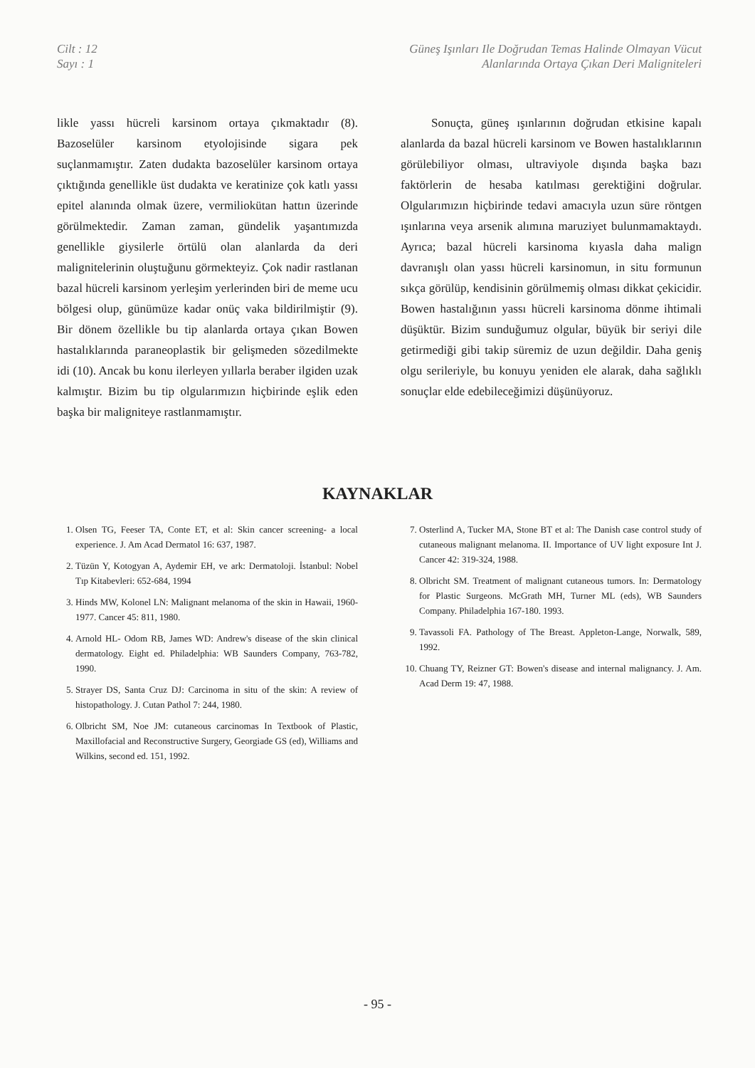Cilt : 12
Sayı : 1
Güneş Işınları Ile Doğrudan Temas Halinde Olmayan Vücut
Alanlarında Ortaya Çıkan Deri Maligniteleri
likle yassı hücreli karsinom ortaya çıkmaktadır (8). Bazoselüler karsinom etyolojisinde sigara pek suçlanmamıştır. Zaten dudakta bazoselüler karsinom ortaya çıktığında genellikle üst dudakta ve keratinize çok katlı yassı epitel alanında olmak üzere, vermiliokütan hattın üzerinde görülmektedir. Zaman zaman, gündelik yaşantımızda genellikle giysilerle örtülü olan alanlarda da deri malignitelerinin oluştuğunu görmekteyiz. Çok nadir rastlanan bazal hücreli karsinom yerleşim yerlerinden biri de meme ucu bölgesi olup, günümüze kadar onüç vaka bildirilmiştir (9). Bir dönem özellikle bu tip alanlarda ortaya çıkan Bowen hastalıklarında paraneoplastik bir gelişmeden sözedilmekte idi (10). Ancak bu konu ilerleyen yıllarla beraber ilgiden uzak kalmıştır. Bizim bu tip olgularımızın hiçbirinde eşlik eden başka bir maligniteye rastlanmamıştır.
Sonuçta, güneş ışınlarının doğrudan etkisine kapalı alanlarda da bazal hücreli karsinom ve Bowen hastalıklarının görülebiliyor olması, ultraviyole dışında başka bazı faktörlerin de hesaba katılması gerektiğini doğrular. Olgularımızın hiçbirinde tedavi amacıyla uzun süre röntgen ışınlarına veya arsenik alımına maruziyet bulunmamaktaydı. Ayrıca; bazal hücreli karsinoma kıyasla daha malign davranışlı olan yassı hücreli karsinomun, in situ formunun sıkça görülüp, kendisinin görülmemiş olması dikkat çekicidir. Bowen hastalığının yassı hücreli karsinoma dönme ihtimali düşüktür. Bizim sunduğumuz olgular, büyük bir seriyi dile getirmediği gibi takip süremiz de uzun değildir. Daha geniş olgu serileriyle, bu konuyu yeniden ele alarak, daha sağlıklı sonuçlar elde edebileceğimizi düşünüyoruz.
KAYNAKLAR
1. Olsen TG, Feeser TA, Conte ET, et al: Skin cancer screening- a local experience. J. Am Acad Dermatol 16: 637, 1987.
2. Tüzün Y, Kotogyan A, Aydemir EH, ve ark: Dermatoloji. İstanbul: Nobel Tıp Kitabevleri: 652-684, 1994
3. Hinds MW, Kolonel LN: Malignant melanoma of the skin in Hawaii, 1960-1977. Cancer 45: 811, 1980.
4. Arnold HL- Odom RB, James WD: Andrew's disease of the skin clinical dermatology. Eight ed. Philadelphia: WB Saunders Company, 763-782, 1990.
5. Strayer DS, Santa Cruz DJ: Carcinoma in situ of the skin: A review of histopathology. J. Cutan Pathol 7: 244, 1980.
6. Olbricht SM, Noe JM: cutaneous carcinomas In Textbook of Plastic, Maxillofacial and Reconstructive Surgery, Georgiade GS (ed), Williams and Wilkins, second ed. 151, 1992.
7. Osterlind A, Tucker MA, Stone BT et al: The Danish case control study of cutaneous malignant melanoma. II. Importance of UV light exposure Int J. Cancer 42: 319-324, 1988.
8. Olbricht SM. Treatment of malignant cutaneous tumors. In: Dermatology for Plastic Surgeons. McGrath MH, Turner ML (eds), WB Saunders Company. Philadelphia 167-180. 1993.
9. Tavassoli FA. Pathology of The Breast. Appleton-Lange, Norwalk, 589, 1992.
10. Chuang TY, Reizner GT: Bowen's disease and internal malignancy. J. Am. Acad Derm 19: 47, 1988.
- 95 -